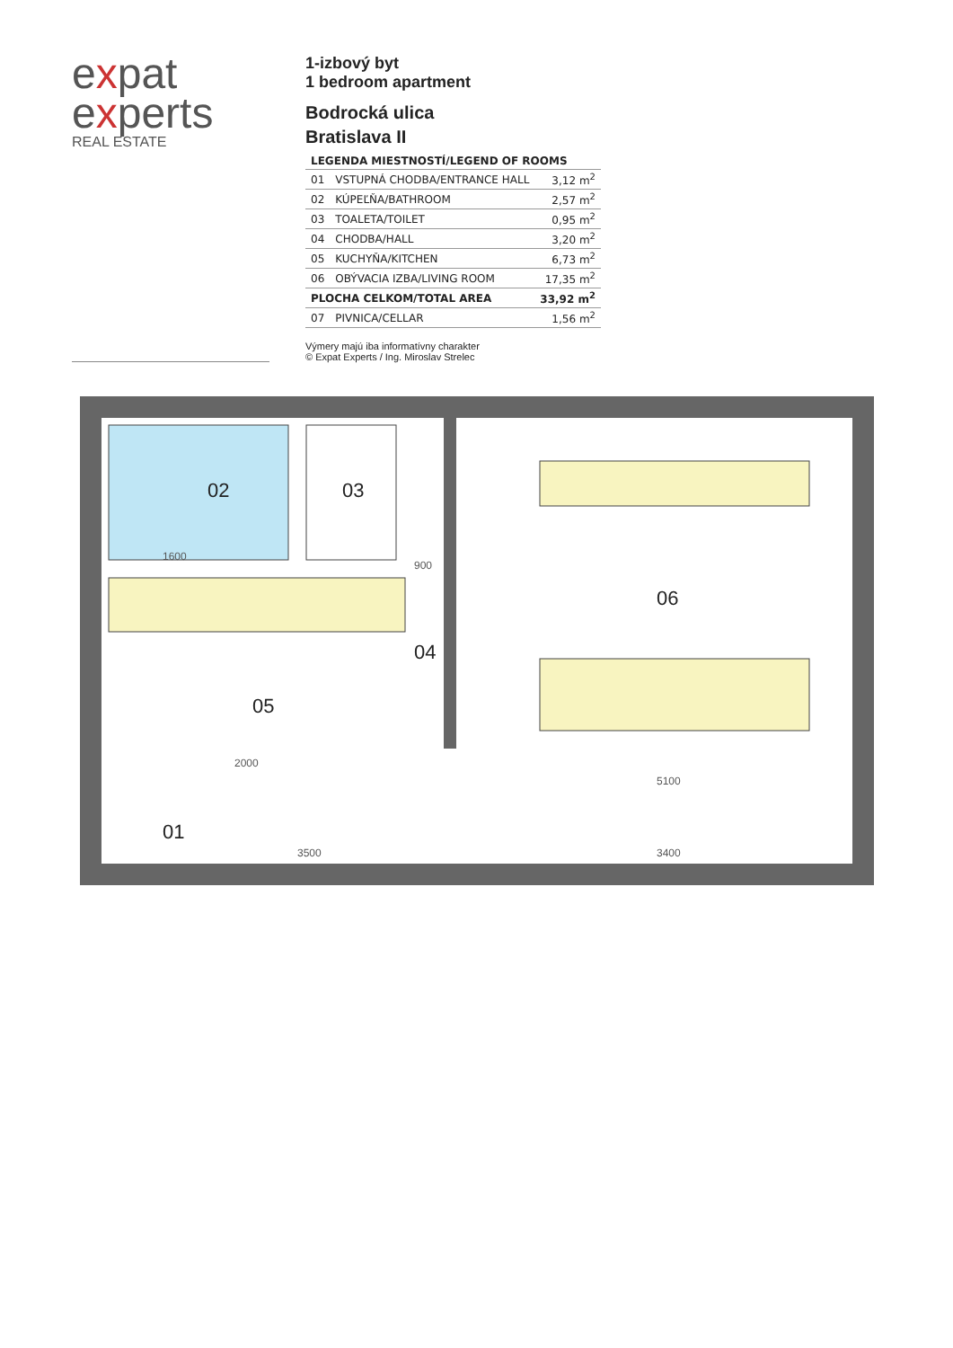expat
experts
REAL ESTATE
1-izbový byt
1 bedroom apartment
Bodrocká ulica
Bratislava II
| LEGENDA MIESTNOSTÍ/LEGEND OF ROOMS | | |
| --- | --- | --- |
| 01 | VSTUPNÁ CHODBA/ENTRANCE HALL | 3,12 m<sup>2</sup> |
| 02 | KÚPEĽŇA/BATHROOM | 2,57 m<sup>2</sup> |
| 03 | TOALETA/TOILET | 0,95 m<sup>2</sup> |
| 04 | CHODBA/HALL | 3,20 m<sup>2</sup> |
| 05 | KUCHYŇA/KITCHEN | 6,73 m<sup>2</sup> |
| 06 | OBÝVACIA IZBA/LIVING ROOM | 17,35 m<sup>2</sup> |
| PLOCHA CELKOM/TOTAL AREA | | 33,92 m<sup>2</sup> |
| 07 | PIVNICA/CELLAR | 1,56 m<sup>2</sup> |
Výmery majú iba informatívny charakter
© Expat Experts / Ing. Miroslav Strelec
02
03
05
04
01
06
1600
2000
900
3500
3400
5100